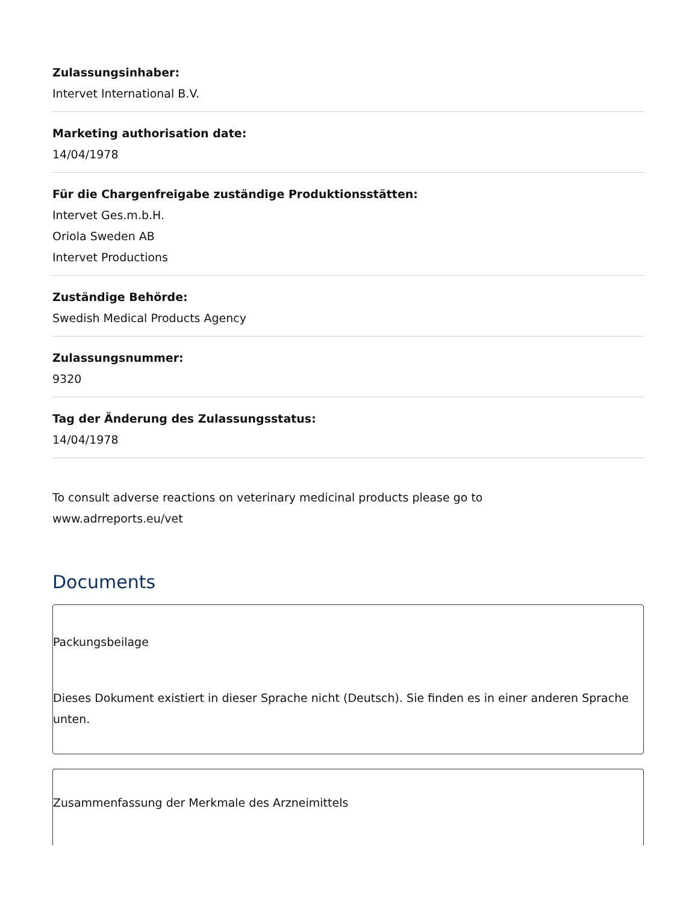Zulassungsinhaber:
Intervet International B.V.
Marketing authorisation date:
14/04/1978
Für die Chargenfreigabe zuständige Produktionsstätten:
Intervet Ges.m.b.H.
Oriola Sweden AB
Intervet Productions
Zuständige Behörde:
Swedish Medical Products Agency
Zulassungsnummer:
9320
Tag der Änderung des Zulassungsstatus:
14/04/1978
To consult adverse reactions on veterinary medicinal products please go to
www.adrreports.eu/vet
Documents
Packungsbeilage
Dieses Dokument existiert in dieser Sprache nicht (Deutsch). Sie finden es in einer anderen Sprache unten.
Zusammenfassung der Merkmale des Arzneimittels